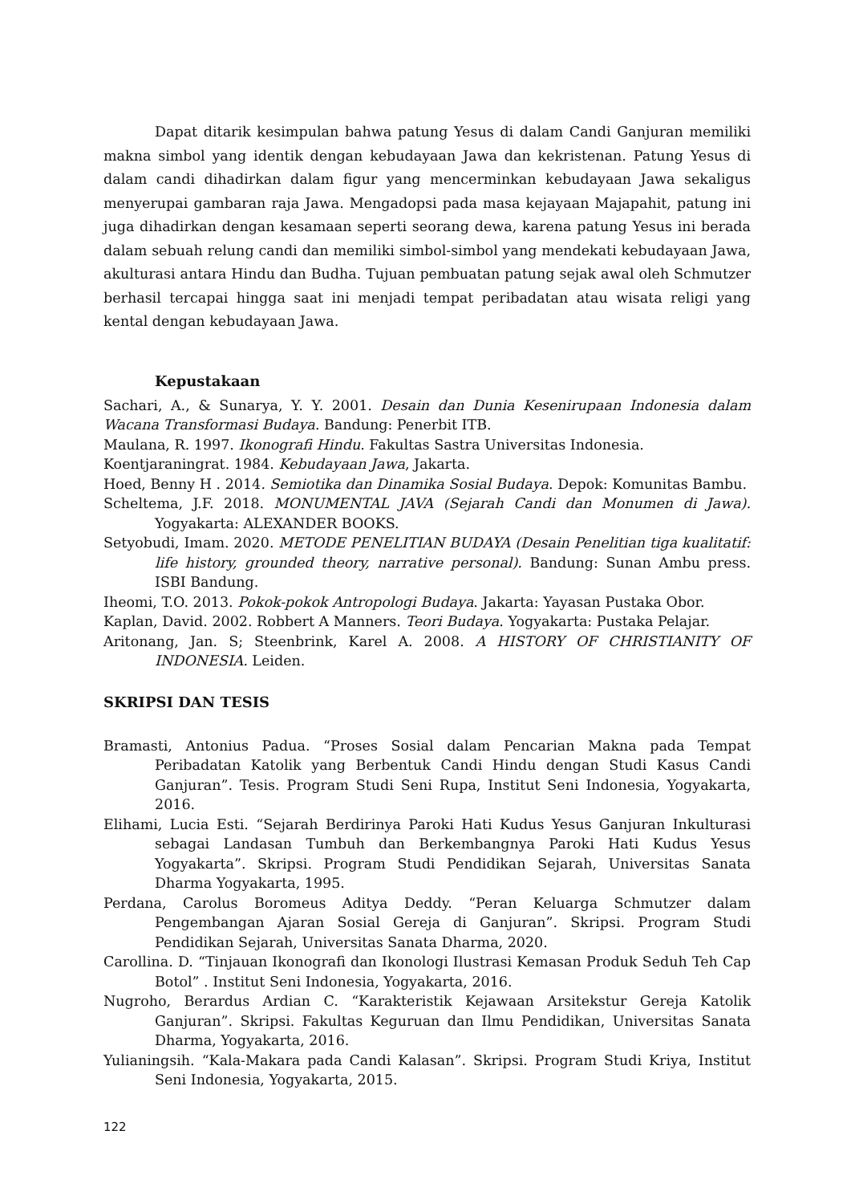Dapat ditarik kesimpulan bahwa patung Yesus di dalam Candi Ganjuran memiliki makna simbol yang identik dengan kebudayaan Jawa dan kekristenan. Patung Yesus di dalam candi dihadirkan dalam figur yang mencerminkan kebudayaan Jawa sekaligus menyerupai gambaran raja Jawa. Mengadopsi pada masa kejayaan Majapahit, patung ini juga dihadirkan dengan kesamaan seperti seorang dewa, karena patung Yesus ini berada dalam sebuah relung candi dan memiliki simbol-simbol yang mendekati kebudayaan Jawa, akulturasi antara Hindu dan Budha. Tujuan pembuatan patung sejak awal oleh Schmutzer berhasil tercapai hingga saat ini menjadi tempat peribadatan atau wisata religi yang kental dengan kebudayaan Jawa.
Kepustakaan
Sachari, A., & Sunarya, Y. Y. 2001. Desain dan Dunia Kesenirupaan Indonesia dalam Wacana Transformasi Budaya. Bandung: Penerbit ITB.
Maulana, R. 1997. Ikonografi Hindu. Fakultas Sastra Universitas Indonesia.
Koentjaraningrat. 1984. Kebudayaan Jawa, Jakarta.
Hoed, Benny H . 2014. Semiotika dan Dinamika Sosial Budaya. Depok: Komunitas Bambu.
Scheltema, J.F. 2018. MONUMENTAL JAVA (Sejarah Candi dan Monumen di Jawa). Yogyakarta: ALEXANDER BOOKS.
Setyobudi, Imam. 2020. METODE PENELITIAN BUDAYA (Desain Penelitian tiga kualitatif: life history, grounded theory, narrative personal). Bandung: Sunan Ambu press. ISBI Bandung.
Iheomi, T.O. 2013. Pokok-pokok Antropologi Budaya. Jakarta: Yayasan Pustaka Obor.
Kaplan, David. 2002. Robbert A Manners. Teori Budaya. Yogyakarta: Pustaka Pelajar.
Aritonang, Jan. S; Steenbrink, Karel A. 2008. A HISTORY OF CHRISTIANITY OF INDONESIA. Leiden.
SKRIPSI DAN TESIS
Bramasti, Antonius Padua. “Proses Sosial dalam Pencarian Makna pada Tempat Peribadatan Katolik yang Berbentuk Candi Hindu dengan Studi Kasus Candi Ganjuran”. Tesis. Program Studi Seni Rupa, Institut Seni Indonesia, Yogyakarta, 2016.
Elihami, Lucia Esti. “Sejarah Berdirinya Paroki Hati Kudus Yesus Ganjuran Inkulturasi sebagai Landasan Tumbuh dan Berkembangnya Paroki Hati Kudus Yesus Yogyakarta”. Skripsi. Program Studi Pendidikan Sejarah, Universitas Sanata Dharma Yogyakarta, 1995.
Perdana, Carolus Boromeus Aditya Deddy. “Peran Keluarga Schmutzer dalam Pengembangan Ajaran Sosial Gereja di Ganjuran”. Skripsi. Program Studi Pendidikan Sejarah, Universitas Sanata Dharma, 2020.
Carollina. D. “Tinjauan Ikonografi dan Ikonologi Ilustrasi Kemasan Produk Seduh Teh Cap Botol” . Institut Seni Indonesia, Yogyakarta, 2016.
Nugroho, Berardus Ardian C. “Karakteristik Kejawaan Arsitekstur Gereja Katolik Ganjuran”. Skripsi. Fakultas Keguruan dan Ilmu Pendidikan, Universitas Sanata Dharma, Yogyakarta, 2016.
Yulianingsih. “Kala-Makara pada Candi Kalasan”. Skripsi. Program Studi Kriya, Institut Seni Indonesia, Yogyakarta, 2015.
122